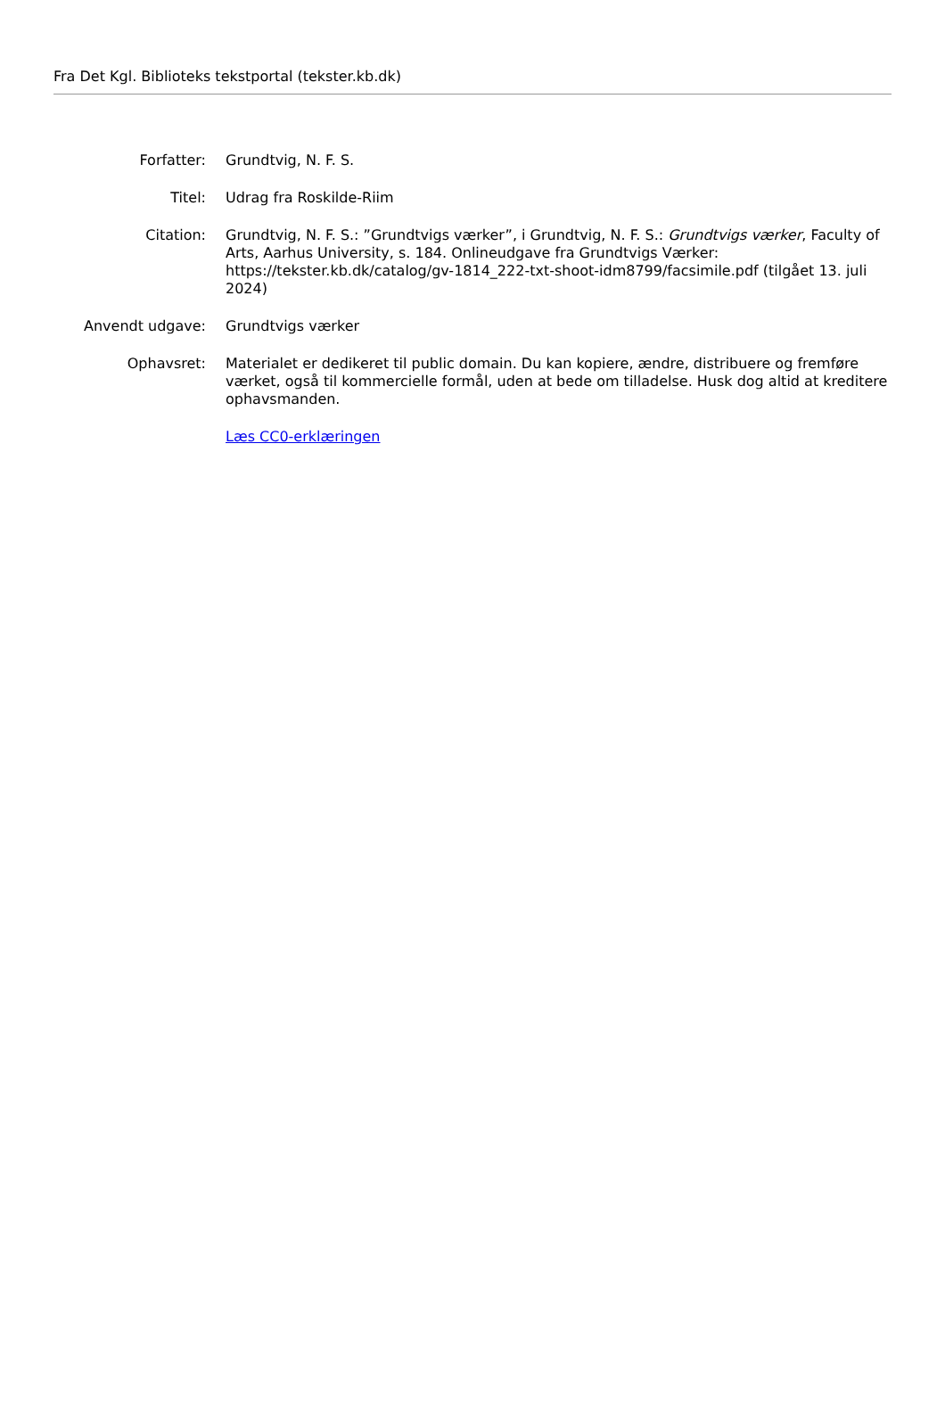Fra Det Kgl. Biblioteks tekstportal (tekster.kb.dk)
Forfatter: Grundtvig, N. F. S.
Titel: Udrag fra Roskilde-Riim
Citation: Grundtvig, N. F. S.: ”Grundtvigs værker”, i Grundtvig, N. F. S.: Grundtvigs værker, Faculty of Arts, Aarhus University, s. 184. Onlineudgave fra Grundtvigs Værker: https://tekster.kb.dk/catalog/gv-1814_222-txt-shoot-idm8799/facsimile.pdf (tilgået 13. juli 2024)
Anvendt udgave: Grundtvigs værker
Ophavsret: Materialet er dedikeret til public domain. Du kan kopiere, ændre, distribuere og fremføre værket, også til kommercielle formål, uden at bede om tilladelse. Husk dog altid at kreditere ophavsmanden.
Læs CC0-erklæringen